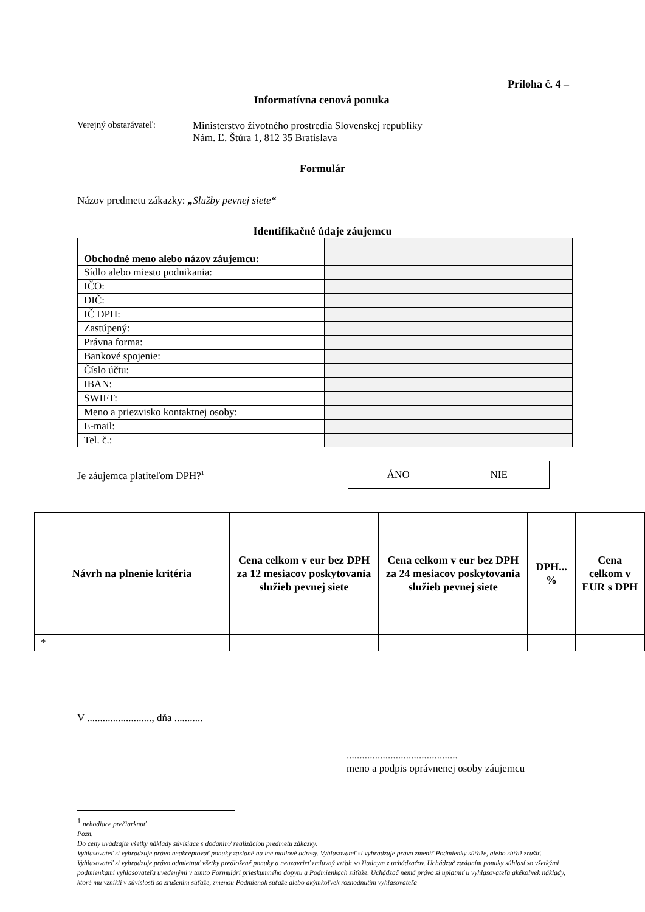Príloha č. 4 –
Informatívna cenová ponuka
Verejný obstarávateľ:
Ministerstvo životného prostredia Slovenskej republiky
Nám. Ľ. Štúra 1, 812 35 Bratislava
Formulár
Názov predmetu zákazky: „Služby pevnej siete“
Identifikačné údaje záujemcu
| Obchodné meno alebo názov záujemcu: | |
| Sídlo alebo miesto podnikania: | |
| IČO: | |
| DIČ: | |
| IČ DPH: | |
| Zastúpený: | |
| Právna forma: | |
| Bankové spojenie: | |
| Číslo účtu: | |
| IBAN: | |
| SWIFT: | |
| Meno a priezvisko kontaktnej osoby: | |
| E-mail: | |
| Tel. č.: | |
Je záujemca platiteľom DPH?<sup>1</sup>
| ÁNO | NIE |
| Návrh na plnenie kritéria | Cena celkom v eur bez DPH za 12 mesiacov poskytovania služieb pevnej siete | Cena celkom v eur bez DPH za 24 mesiacov poskytovania služieb pevnej siete | DPH... % | Cena celkom v EUR s DPH |
| --- | --- | --- | --- | --- |
| * | | | | |
V ........................., dňa ...........
...........................................
meno a podpis oprávnenej osoby záujemcu
<sup>1</sup> nehodiace prečiarknuť
Pozn.
Do ceny uvádzajte všetky náklady súvisiace s dodaním/ realizáciou predmetu zákazky.
Vyhlasovateľ si vyhradzuje právo neakceptovať ponuky zaslané na iné mailové adresy. Vyhlasovateľ si vyhradzuje právo zmeniť Podmienky súťaže, alebo súťaž zrušiť. Vyhlasovateľ si vyhradzuje právo odmietnuť všetky predložené ponuky a neuzavrieť zmluvný vzťah so žiadnym z uchádzačov. Uchádzač zaslaním ponuky súhlasí so všetkými podmienkami vyhlasovateľa uvedenými v tomto Formulári prieskumného dopytu a Podmienkach súťaže. Uchádzač nemá právo si uplatniť u vyhlasovateľa akékoľvek náklady, ktoré mu vznikli v súvislosti so zrušením súťaže, zmenou Podmienok súťaže alebo akýmkoľvek rozhodnutím vyhlasovateľa